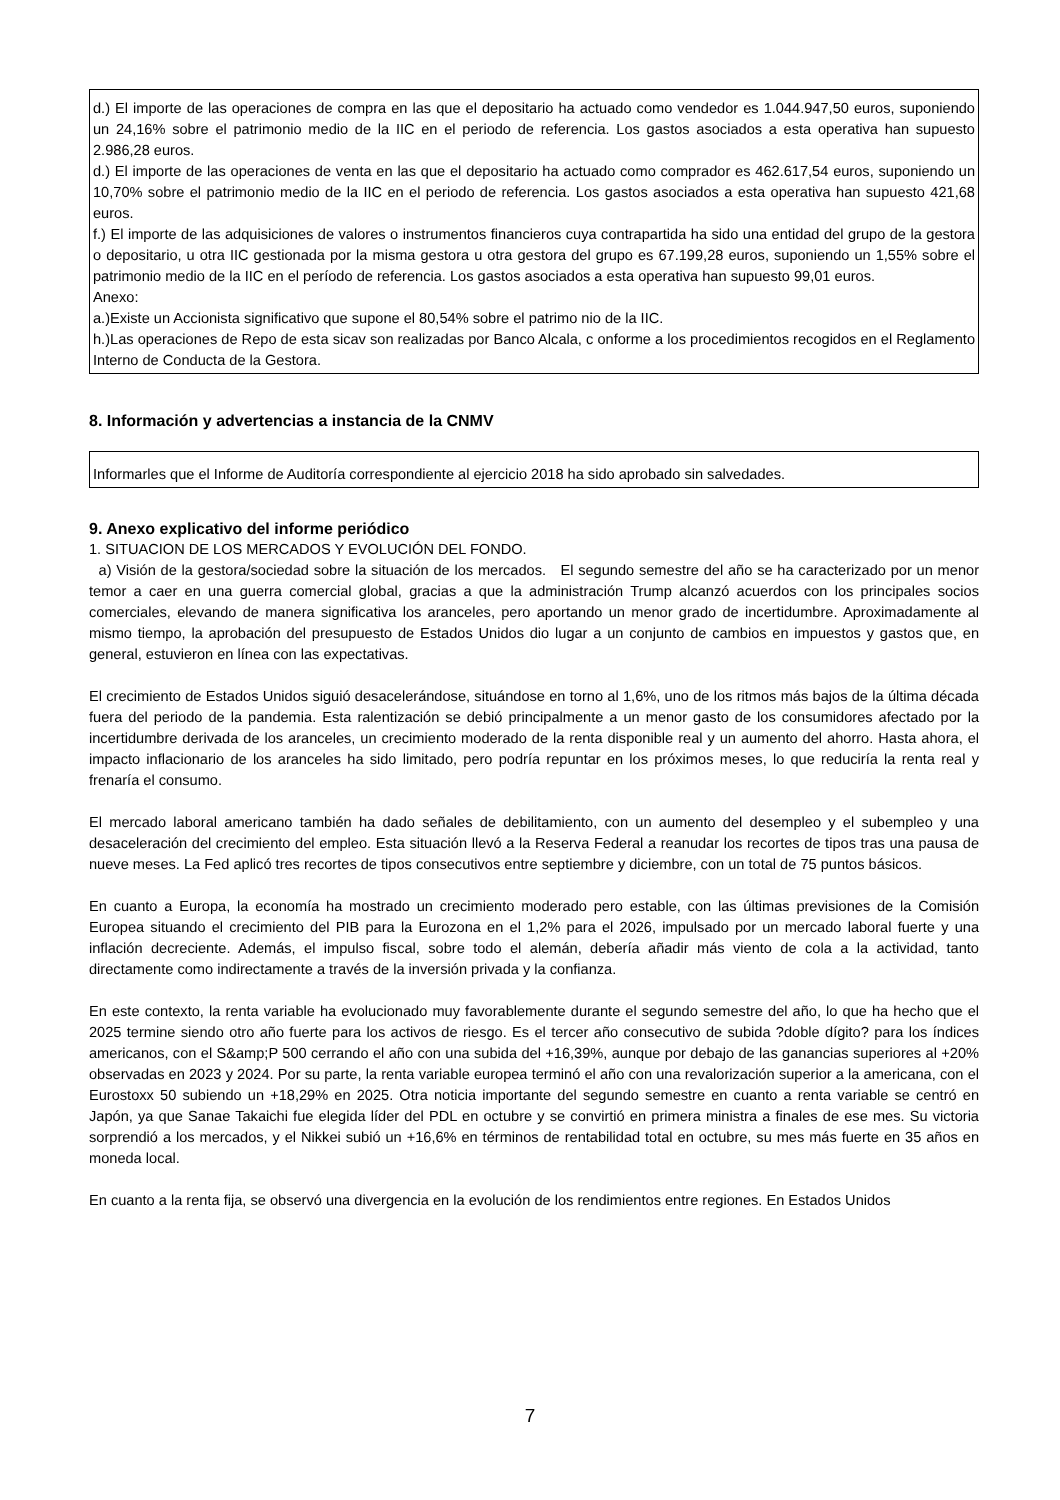d.) El importe de las operaciones de compra en las que el depositario ha actuado como vendedor es 1.044.947,50 euros, suponiendo un 24,16% sobre el patrimonio medio de la IIC en el periodo de referencia. Los gastos asociados a esta operativa han supuesto 2.986,28 euros.
d.) El importe de las operaciones de venta en las que el depositario ha actuado como comprador es 462.617,54 euros, suponiendo un 10,70% sobre el patrimonio medio de la IIC en el periodo de referencia. Los gastos asociados a esta operativa han supuesto 421,68 euros.
f.) El importe de las adquisiciones de valores o instrumentos financieros cuya contrapartida ha sido una entidad del grupo de la gestora o depositario, u otra IIC gestionada por la misma gestora u otra gestora del grupo es 67.199,28 euros, suponiendo un 1,55% sobre el patrimonio medio de la IIC en el período de referencia. Los gastos asociados a esta operativa han supuesto 99,01 euros.
Anexo:
a.)Existe un Accionista significativo que supone el 80,54% sobre el patrimo nio de la IIC.
h.)Las operaciones de Repo de esta sicav son realizadas por Banco Alcala, c onforme a los procedimientos recogidos en el Reglamento Interno de Conducta de la Gestora.
8. Información y advertencias a instancia de la CNMV
Informarles que el Informe de Auditoría correspondiente al ejercicio 2018 ha sido aprobado sin salvedades.
9. Anexo explicativo del informe periódico
1. SITUACION DE LOS MERCADOS Y EVOLUCIÓN DEL FONDO.
a) Visión de la gestora/sociedad sobre la situación de los mercados. El segundo semestre del año se ha caracterizado por un menor temor a caer en una guerra comercial global, gracias a que la administración Trump alcanzó acuerdos con los principales socios comerciales, elevando de manera significativa los aranceles, pero aportando un menor grado de incertidumbre. Aproximadamente al mismo tiempo, la aprobación del presupuesto de Estados Unidos dio lugar a un conjunto de cambios en impuestos y gastos que, en general, estuvieron en línea con las expectativas.
El crecimiento de Estados Unidos siguió desacelerándose, situándose en torno al 1,6%, uno de los ritmos más bajos de la última década fuera del periodo de la pandemia. Esta ralentización se debió principalmente a un menor gasto de los consumidores afectado por la incertidumbre derivada de los aranceles, un crecimiento moderado de la renta disponible real y un aumento del ahorro. Hasta ahora, el impacto inflacionario de los aranceles ha sido limitado, pero podría repuntar en los próximos meses, lo que reduciría la renta real y frenaría el consumo.
El mercado laboral americano también ha dado señales de debilitamiento, con un aumento del desempleo y el subempleo y una desaceleración del crecimiento del empleo. Esta situación llevó a la Reserva Federal a reanudar los recortes de tipos tras una pausa de nueve meses. La Fed aplicó tres recortes de tipos consecutivos entre septiembre y diciembre, con un total de 75 puntos básicos.
En cuanto a Europa, la economía ha mostrado un crecimiento moderado pero estable, con las últimas previsiones de la Comisión Europea situando el crecimiento del PIB para la Eurozona en el 1,2% para el 2026, impulsado por un mercado laboral fuerte y una inflación decreciente. Además, el impulso fiscal, sobre todo el alemán, debería añadir más viento de cola a la actividad, tanto directamente como indirectamente a través de la inversión privada y la confianza.
En este contexto, la renta variable ha evolucionado muy favorablemente durante el segundo semestre del año, lo que ha hecho que el 2025 termine siendo otro año fuerte para los activos de riesgo. Es el tercer año consecutivo de subida ?doble dígito? para los índices americanos, con el S&amp;P 500 cerrando el año con una subida del +16,39%, aunque por debajo de las ganancias superiores al +20% observadas en 2023 y 2024. Por su parte, la renta variable europea terminó el año con una revalorización superior a la americana, con el Eurostoxx 50 subiendo un +18,29% en 2025. Otra noticia importante del segundo semestre en cuanto a renta variable se centró en Japón, ya que Sanae Takaichi fue elegida líder del PDL en octubre y se convirtió en primera ministra a finales de ese mes. Su victoria sorprendió a los mercados, y el Nikkei subió un +16,6% en términos de rentabilidad total en octubre, su mes más fuerte en 35 años en moneda local.
En cuanto a la renta fija, se observó una divergencia en la evolución de los rendimientos entre regiones. En Estados Unidos
7